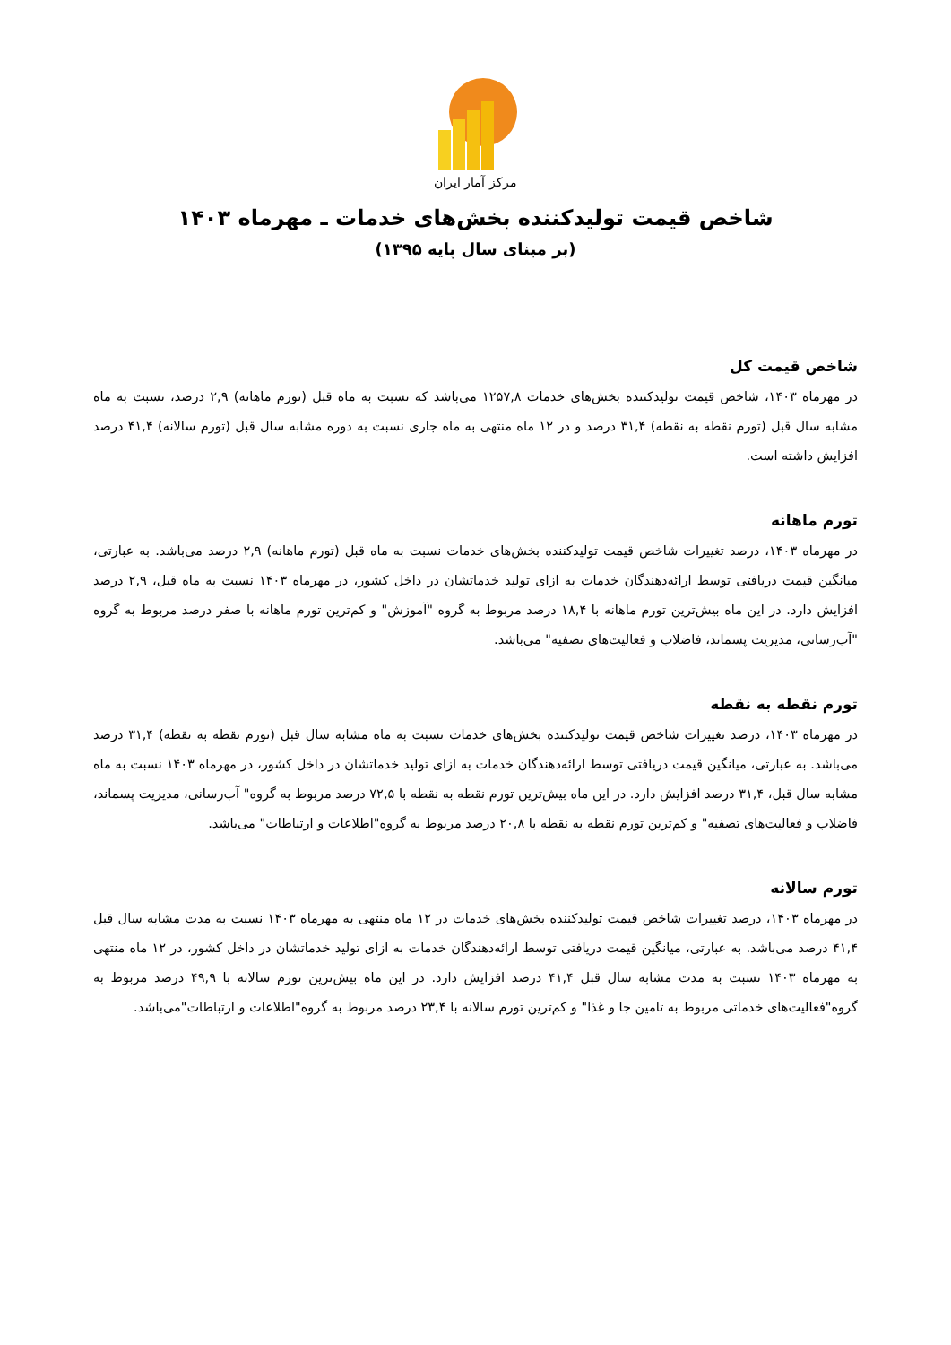مرکز آمار ایران
شاخص قیمت تولیدکننده بخش‌های خدمات ـ مهرماه ۱۴۰۳
(بر مبنای سال پایه ۱۳۹۵)
شاخص قیمت کل
در مهرماه ۱۴۰۳، شاخص قیمت تولیدکننده بخش‌های خدمات ۱۲۵۷,۸ می‌باشد که نسبت به ماه قبل (تورم ماهانه) ۲,۹ درصد، نسبت به ماه مشابه سال قبل (تورم نقطه به نقطه) ۳۱,۴ درصد و در ۱۲ ماه منتهی به ماه جاری نسبت به دوره مشابه سال قبل (تورم سالانه) ۴۱,۴ درصد افزایش داشته است.
تورم ماهانه
در مهرماه ۱۴۰۳، درصد تغییرات شاخص قیمت تولیدکننده بخش‌های خدمات نسبت به ماه قبل (تورم ماهانه) ۲,۹ درصد می‌باشد. به عبارتی، میانگین قیمت دریافتی توسط ارائه‌دهندگان خدمات به ازای تولید خدماتشان در داخل کشور، در مهرماه ۱۴۰۳ نسبت به ماه قبل، ۲,۹ درصد افزایش دارد. در این ماه بیش‌ترین تورم ماهانه با ۱۸,۴ درصد مربوط به گروه "آموزش" و کم‌ترین تورم ماهانه با صفر درصد مربوط به گروه "آب‌رسانی، مدیریت پسماند، فاضلاب و فعالیت‌های تصفیه" می‌باشد.
تورم نقطه به نقطه
در مهرماه ۱۴۰۳، درصد تغییرات شاخص قیمت تولیدکننده بخش‌های خدمات نسبت به ماه مشابه سال قبل (تورم نقطه به نقطه) ۳۱,۴ درصد می‌باشد. به عبارتی، میانگین قیمت دریافتی توسط ارائه‌دهندگان خدمات به ازای تولید خدماتشان در داخل کشور، در مهرماه ۱۴۰۳ نسبت به ماه مشابه سال قبل، ۳۱,۴ درصد افزایش دارد. در این ماه بیش‌ترین تورم نقطه به نقطه با ۷۲,۵ درصد مربوط به گروه" آب‌رسانی، مدیریت پسماند، فاضلاب و فعالیت‌های تصفیه" و کم‌ترین تورم نقطه به نقطه با ۲۰,۸ درصد مربوط به گروه"اطلاعات و ارتباطات" می‌باشد.
تورم سالانه
در مهرماه ۱۴۰۳، درصد تغییرات شاخص قیمت تولیدکننده بخش‌های خدمات در ۱۲ ماه منتهی به مهرماه ۱۴۰۳ نسبت به مدت مشابه سال قبل ۴۱,۴ درصد می‌باشد. به عبارتی، میانگین قیمت دریافتی توسط ارائه‌دهندگان خدمات به ازای تولید خدماتشان در داخل کشور، در ۱۲ ماه منتهی به مهرماه ۱۴۰۳ نسبت به مدت مشابه سال قبل ۴۱,۴ درصد افزایش دارد. در این ماه بیش‌ترین تورم سالانه با ۴۹,۹ درصد مربوط به گروه"فعالیت‌های خدماتی مربوط به تامین جا و غذا" و کم‌ترین تورم سالانه با ۲۳,۴ درصد مربوط به گروه"اطلاعات و ارتباطات"می‌باشد.